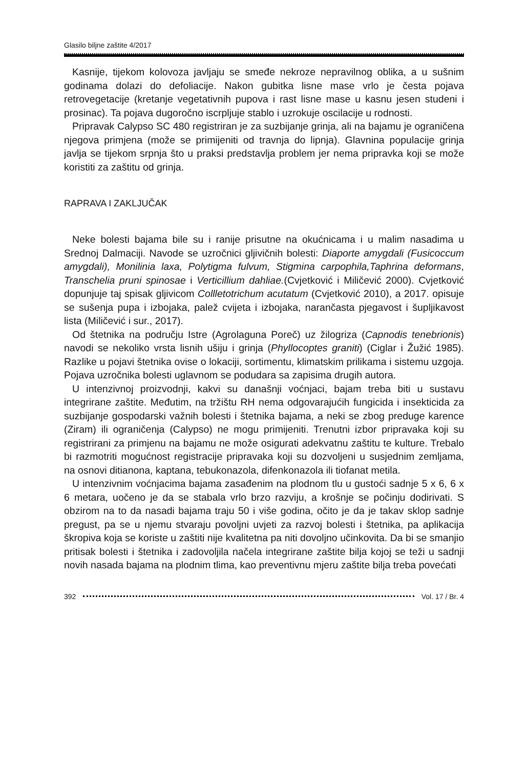Glasilo biljne zaštite 4/2017
Kasnije, tijekom kolovoza javljaju se smeđe nekroze nepravilnog oblika, a u sušnim godinama dolazi do defoliacije. Nakon gubitka lisne mase vrlo je česta pojava retrovegetacije (kretanje vegetativnih pupova i rast lisne mase u kasnu jesen studeni i prosinac). Ta pojava dugoročno iscrpljuje stablo i uzrokuje oscilacije u rodnosti.
Pripravak Calypso SC 480 registriran je za suzbijanje grinja, ali na bajamu je ograničena njegova primjena (može se primijeniti od travnja do lipnja). Glavnina populacije grinja javlja se tijekom srpnja što u praksi predstavlja problem jer nema pripravka koji se može koristiti za zaštitu od grinja.
RAPRAVA I ZAKLJUČAK
Neke bolesti bajama bile su i ranije prisutne na okućnicama i u malim nasadima u Srednoj Dalmaciji. Navode se uzročnici gljivičnih bolesti: Diaporte amygdali (Fusicoccum amygdali), Monilinia laxa, Polytigma fulvum, Stigmina carpophila,Taphrina deformans, Transchelia pruni spinosae i Verticillium dahliae.(Cvjetković i Miličević 2000). Cvjetković dopunjuje taj spisak gljivicom Collletotrichum acutatum (Cvjetković 2010), a 2017. opisuje se sušenja pupa i izbojaka, palež cvijeta i izbojaka, narančasta pjegavost i šupljikavost lista (Miličević i sur., 2017).
Od štetnika na području Istre (Agrolaguna Poreč) uz žilogriza (Capnodis tenebrionis) navodi se nekoliko vrsta lisnih ušiju i grinja (Phyllocoptes graniti) (Ciglar i Žužić 1985). Razlike u pojavi štetnika ovise o lokaciji, sortimentu, klimatskim prilikama i sistemu uzgoja. Pojava uzročnika bolesti uglavnom se podudara sa zapisima drugih autora.
U intenzivnoj proizvodnji, kakvi su današnji voćnjaci, bajam treba biti u sustavu integrirane zaštite. Međutim, na tržištu RH nema odgovarajućih fungicida i insekticida za suzbijanje gospodarski važnih bolesti i štetnika bajama, a neki se zbog preduge karence (Ziram) ili ograničenja (Calypso) ne mogu primijeniti. Trenutni izbor pripravaka koji su registrirani za primjenu na bajamu ne može osigurati adekvatnu zaštitu te kulture. Trebalo bi razmotriti mogućnost registracije pripravaka koji su dozvoljeni u susjednim zemljama, na osnovi ditianona, kaptana, tebukonazola, difenkonazola ili tiofanat metila.
U intenzivnim voćnjacima bajama zasađenim na plodnom tlu u gustoći sadnje 5 x 6, 6 x 6 metara, uočeno je da se stabala vrlo brzo razviju, a krošnje se počinju dodirivati. S obzirom na to da nasadi bajama traju 50 i više godina, očito je da je takav sklop sadnje pregust, pa se u njemu stvaraju povoljni uvjeti za razvoj bolesti i štetnika, pa aplikacija škropiva koja se koriste u zaštiti nije kvalitetna pa niti dovoljno učinkovita. Da bi se smanjio pritisak bolesti i štetnika i zadovoljila načela integrirane zaštite bilja kojoj se teži u sadnji novih nasada bajama na plodnim tlima, kao preventivnu mjeru zaštite bilja treba povećati
392 Vol. 17 / Br. 4